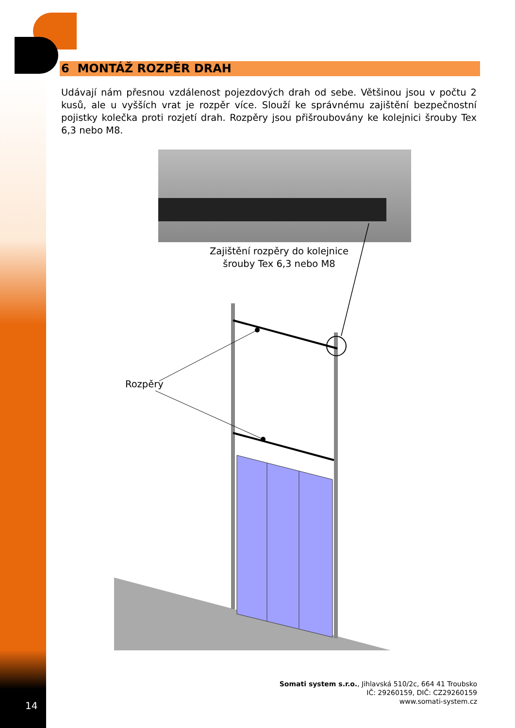6 MONTÁŽ ROZPĚR DRAH
Udávají nám přesnou vzdálenost pojezdových drah od sebe. Většinou jsou v počtu 2 kusů, ale u vyšších vrat je rozpěr více. Slouží ke správnému zajištění bezpečnostní pojistky kolečka proti rozjetí drah. Rozpěry jsou přišroubovány ke kolejnici šrouby Tex 6,3 nebo M8.
Zajištění rozpěry do kolejnice šrouby Tex 6,3 nebo M8
Rozpěry
Somati system s.r.o., Jihlavská 510/2c, 664 41 Troubsko
IČ: 29260159, DIČ: CZ29260159
www.somati-system.cz
14